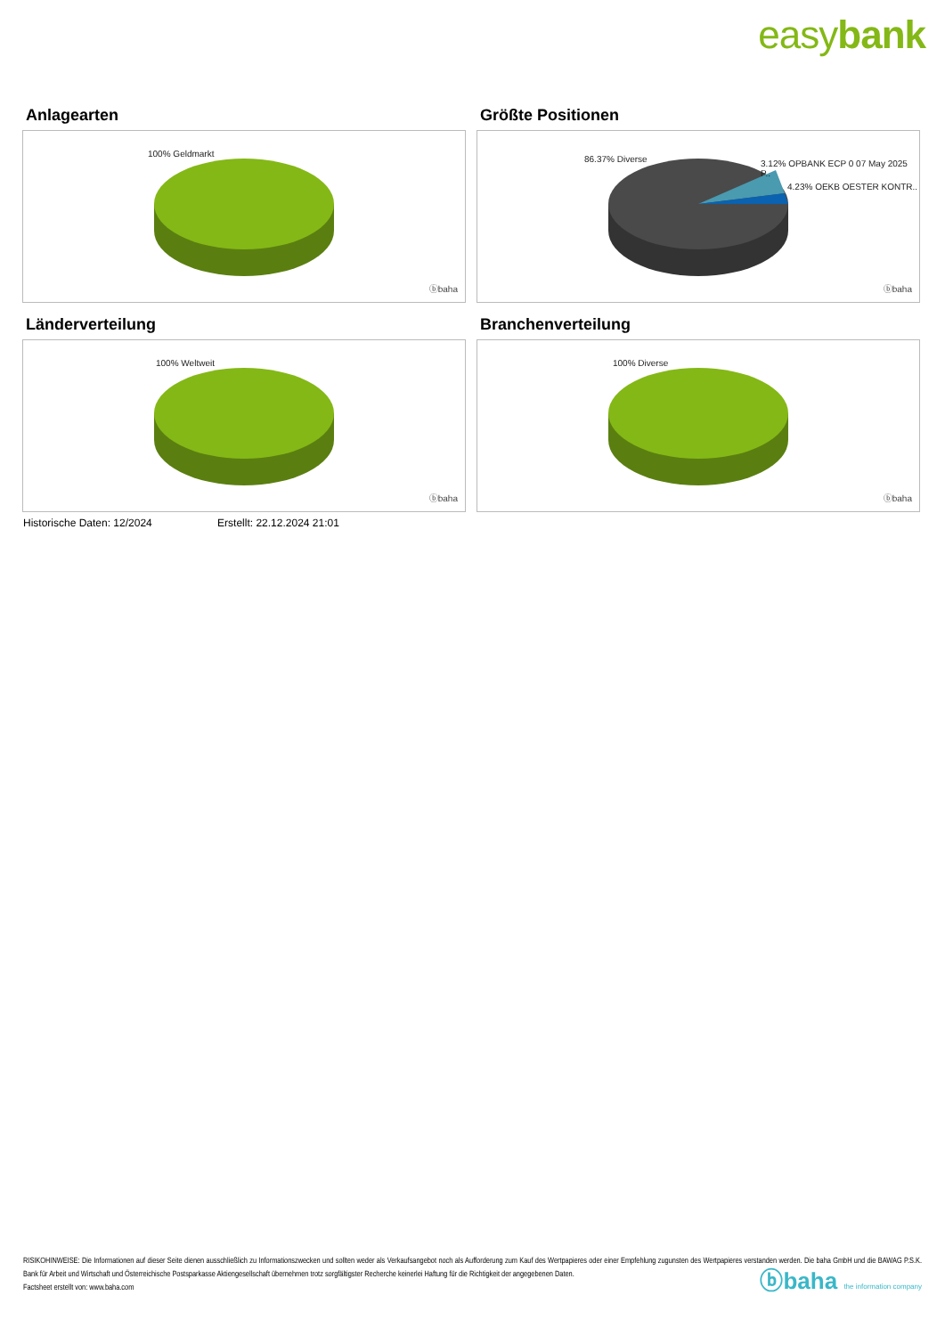easybank
Anlagearten
100% Geldmarkt
ⓑbaha
Größte Positionen
86.37% Diverse
3.12% OPBANK ECP 0 07 May 2025 P..
4.23% OEKB OESTER KONTR..
ⓑbaha
Länderverteilung
100% Weltweit
ⓑbaha
Branchenverteilung
100% Diverse
ⓑbaha
Historische Daten: 12/2024 Erstellt: 22.12.2024 21:01
RISIKOHINWEISE: Die Informationen auf dieser Seite dienen ausschließlich zu Informationszwecken und sollten weder als Verkaufsangebot noch als Aufforderung zum Kauf des Wertpapieres oder einer Empfehlung zugunsten des Wertpapieres verstanden werden. Die baha GmbH und die BAWAG P.S.K. Bank für Arbeit und Wirtschaft und Österreichische Postsparkasse Aktiengesellschaft übernehmen trotz sorgfältigster Recherche keinerlei Haftung für die Richtigkeit der angegebenen Daten.
Factsheet erstellt von: www.baha.com
ⓑbaha the information company